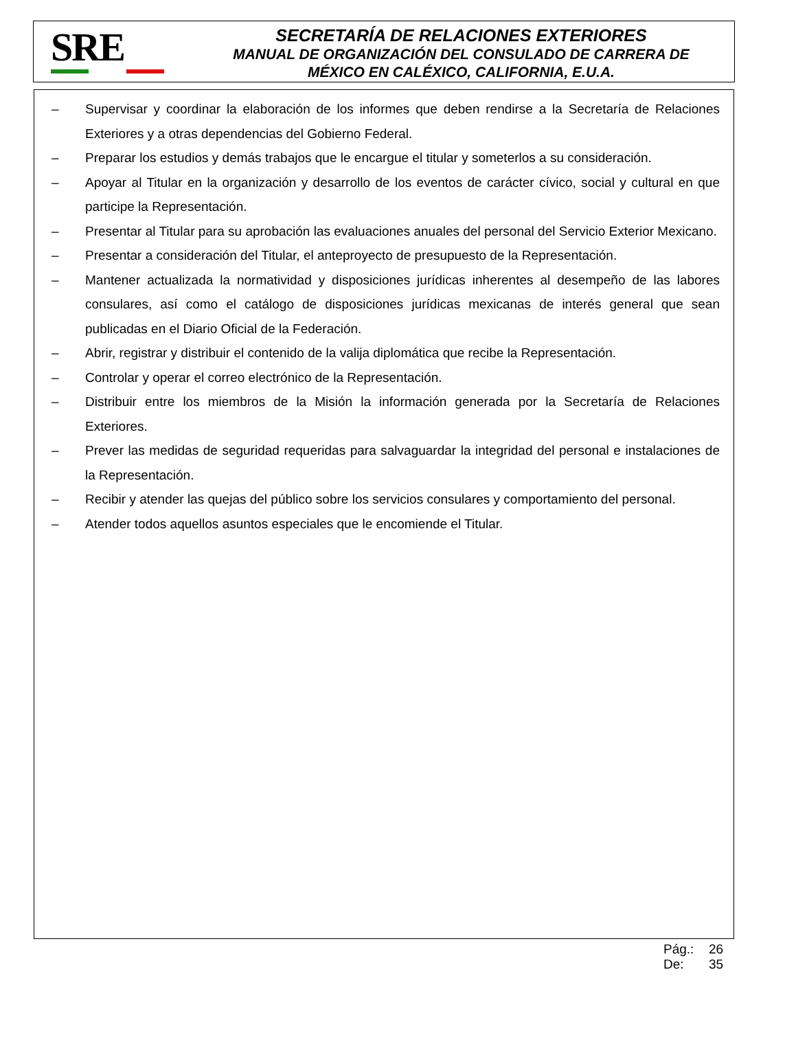SRE
SECRETARÍA DE RELACIONES EXTERIORES
MANUAL DE ORGANIZACIÓN DEL CONSULADO DE CARRERA DE
MÉXICO EN CALÉXICO, CALIFORNIA, E.U.A.
– Supervisar y coordinar la elaboración de los informes que deben rendirse a la Secretaría de Relaciones Exteriores y a otras dependencias del Gobierno Federal.
– Preparar los estudios y demás trabajos que le encargue el titular y someterlos a su consideración.
– Apoyar al Titular en la organización y desarrollo de los eventos de carácter cívico, social y cultural en que participe la Representación.
– Presentar al Titular para su aprobación las evaluaciones anuales del personal del Servicio Exterior Mexicano.
– Presentar a consideración del Titular, el anteproyecto de presupuesto de la Representación.
– Mantener actualizada la normatividad y disposiciones jurídicas inherentes al desempeño de las labores consulares, así como el catálogo de disposiciones jurídicas mexicanas de interés general que sean publicadas en el Diario Oficial de la Federación.
– Abrir, registrar y distribuir el contenido de la valija diplomática que recibe la Representación.
– Controlar y operar el correo electrónico de la Representación.
– Distribuir entre los miembros de la Misión la información generada por la Secretaría de Relaciones Exteriores.
– Prever las medidas de seguridad requeridas para salvaguardar la integridad del personal e instalaciones de la Representación.
– Recibir y atender las quejas del público sobre los servicios consulares y comportamiento del personal.
– Atender todos aquellos asuntos especiales que le encomiende el Titular.
Pág.: 26
De: 35